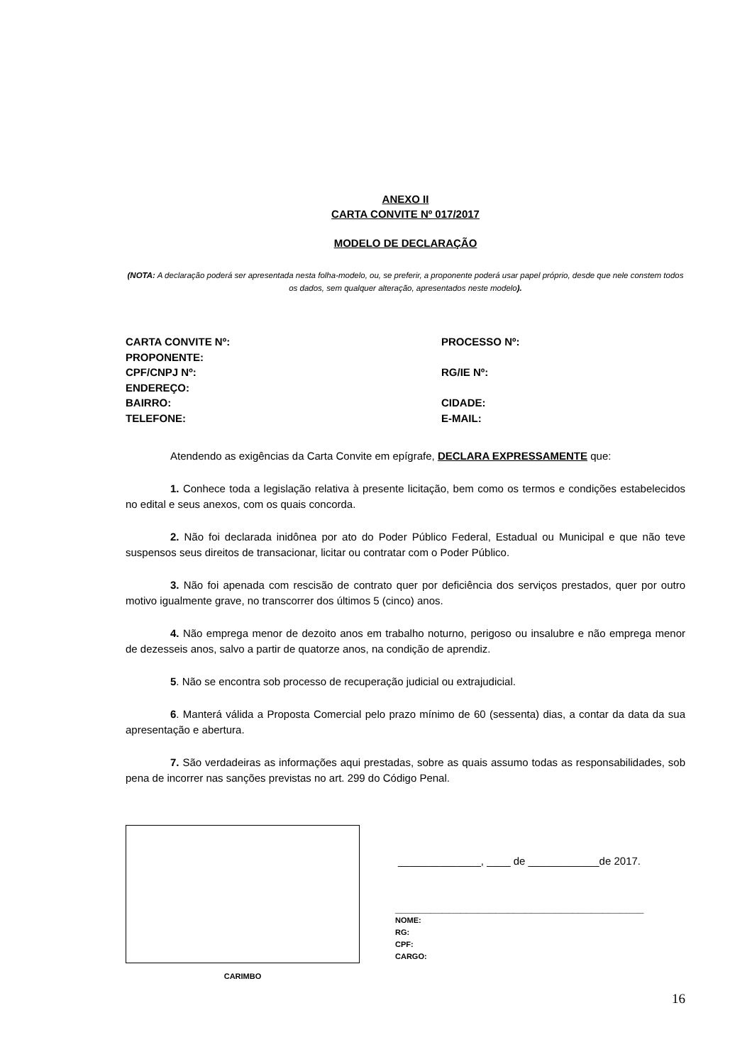ANEXO II
CARTA CONVITE Nº 017/2017
MODELO DE DECLARAÇÃO
(NOTA: A declaração poderá ser apresentada nesta folha-modelo, ou, se preferir, a proponente poderá usar papel próprio, desde que nele constem todos os dados, sem qualquer alteração, apresentados neste modelo).
CARTA CONVITE Nº:
PROCESSO Nº:
PROPONENTE:
CPF/CNPJ Nº:
RG/IE Nº:
ENDEREÇO:
BAIRRO:
CIDADE:
TELEFONE:
E-MAIL:
Atendendo as exigências da Carta Convite em epígrafe, DECLARA EXPRESSAMENTE que:
1. Conhece toda a legislação relativa à presente licitação, bem como os termos e condições estabelecidos no edital e seus anexos, com os quais concorda.
2. Não foi declarada inidônea por ato do Poder Público Federal, Estadual ou Municipal e que não teve suspensos seus direitos de transacionar, licitar ou contratar com o Poder Público.
3. Não foi apenada com rescisão de contrato quer por deficiência dos serviços prestados, quer por outro motivo igualmente grave, no transcorrer dos últimos 5 (cinco) anos.
4. Não emprega menor de dezoito anos em trabalho noturno, perigoso ou insalubre e não emprega menor de dezesseis anos, salvo a partir de quatorze anos, na condição de aprendiz.
5. Não se encontra sob processo de recuperação judicial ou extrajudicial.
6. Manterá válida a Proposta Comercial pelo prazo mínimo de 60 (sessenta) dias, a contar da data da sua apresentação e abertura.
7. São verdadeiras as informações aqui prestadas, sobre as quais assumo todas as responsabilidades, sob pena de incorrer nas sanções previstas no art. 299 do Código Penal.
CARIMBO
______________, ____ de ____________de 2017.
__________________________________________
NOME:
RG:
CPF:
CARGO:
16